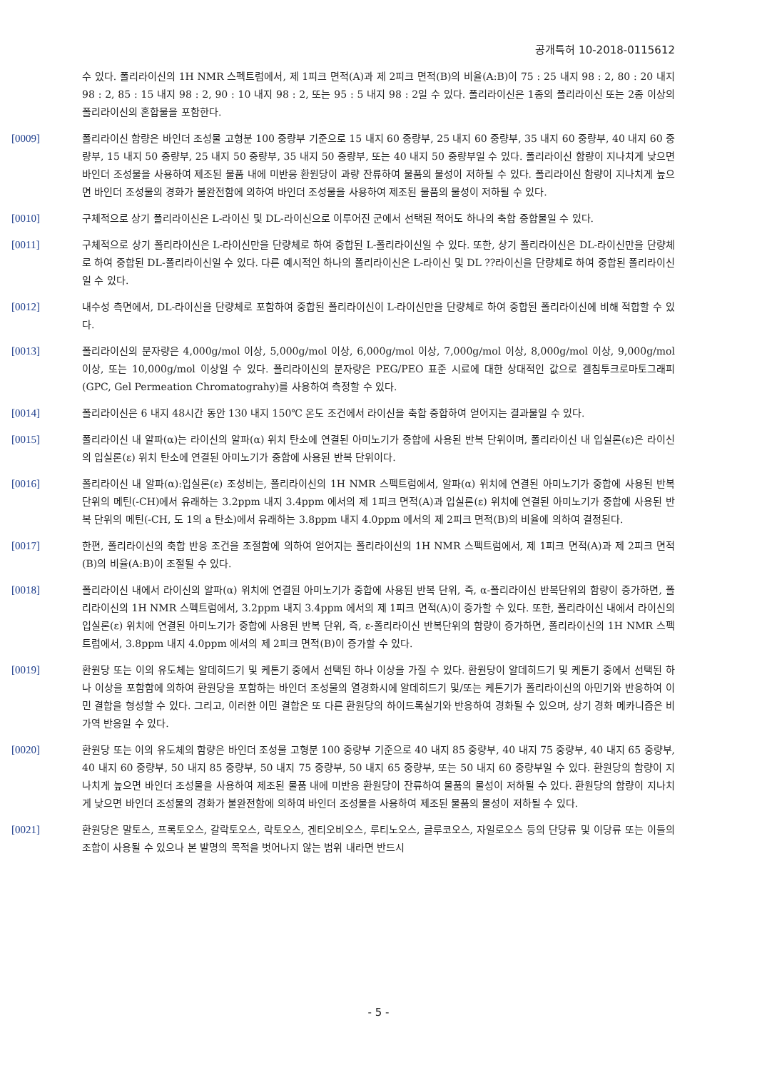공개특허 10-2018-0115612
수 있다. 폴리라이신의 1H NMR 스펙트럼에서, 제 1피크 면적(A)과 제 2피크 면적(B)의 비율(A:B)이 75 : 25 내지 98 : 2, 80 : 20 내지 98 : 2, 85 : 15 내지 98 : 2, 90 : 10 내지 98 : 2, 또는 95 : 5 내지 98 : 2일 수 있다. 폴리라이신은 1종의 폴리라이신 또는 2종 이상의 폴리라이신의 혼합물을 포함한다.
[0009] 폴리라이신 함량은 바인더 조성물 고형분 100 중량부 기준으로 15 내지 60 중량부, 25 내지 60 중량부, 35 내지 60 중량부, 40 내지 60 중량부, 15 내지 50 중량부, 25 내지 50 중량부, 35 내지 50 중량부, 또는 40 내지 50 중량부일 수 있다. 폴리라이신 함량이 지나치게 낮으면 바인더 조성물을 사용하여 제조된 물품 내에 미반응 환원당이 과량 잔류하여 물품의 물성이 저하될 수 있다. 폴리라이신 함량이 지나치게 높으면 바인더 조성물의 경화가 불완전함에 의하여 바인더 조성물을 사용하여 제조된 물품의 물성이 저하될 수 있다.
[0010] 구체적으로 상기 폴리라이신은 L-라이신 및 DL-라이신으로 이루어진 군에서 선택된 적어도 하나의 축합 중합물일 수 있다.
[0011] 구체적으로 상기 폴리라이신은 L-라이신만을 단량체로 하여 중합된 L-폴리라이신일 수 있다. 또한, 상기 폴리라이신은 DL-라이신만을 단량체로 하여 중합된 DL-폴리라이신일 수 있다. 다른 예시적인 하나의 폴리라이신은 L-라이신 및 DL ??라이신을 단량체로 하여 중합된 폴리라이신일 수 있다.
[0012] 내수성 측면에서, DL-라이신을 단량체로 포함하여 중합된 폴리라이신이 L-라이신만을 단량체로 하여 중합된 폴리라이신에 비해 적합할 수 있다.
[0013] 폴리라이신의 분자량은 4,000g/mol 이상, 5,000g/mol 이상, 6,000g/mol 이상, 7,000g/mol 이상, 8,000g/mol 이상, 9,000g/mol 이상, 또는 10,000g/mol 이상일 수 있다. 폴리라이신의 분자량은 PEG/PEO 표준 시료에 대한 상대적인 값으로 겔침투크로마토그래피(GPC, Gel Permeation Chromatograhy)를 사용하여 측정할 수 있다.
[0014] 폴리라이신은 6 내지 48시간 동안 130 내지 150℃ 온도 조건에서 라이신을 축합 중합하여 얻어지는 결과물일 수 있다.
[0015] 폴리라이신 내 알파(α)는 라이신의 알파(α) 위치 탄소에 연결된 아미노기가 중합에 사용된 반복 단위이며, 폴리라이신 내 입실론(ε)은 라이신의 입실론(ε) 위치 탄소에 연결된 아미노기가 중합에 사용된 반복 단위이다.
[0016] 폴리라이신 내 알파(α):입실론(ε) 조성비는, 폴리라이신의 1H NMR 스펙트럼에서, 알파(α) 위치에 연결된 아미노기가 중합에 사용된 반복 단위의 메틴(-CH)에서 유래하는 3.2ppm 내지 3.4ppm 에서의 제 1피크 면적(A)과 입실론(ε) 위치에 연결된 아미노기가 중합에 사용된 반복 단위의 메틴(-CH, 도 1의 a 탄소)에서 유래하는 3.8ppm 내지 4.0ppm 에서의 제 2피크 면적(B)의 비율에 의하여 결정된다.
[0017] 한편, 폴리라이신의 축합 반응 조건을 조절함에 의하여 얻어지는 폴리라이신의 1H NMR 스펙트럼에서, 제 1피크 면적(A)과 제 2피크 면적(B)의 비율(A:B)이 조절될 수 있다.
[0018] 폴리라이신 내에서 라이신의 알파(α) 위치에 연결된 아미노기가 중합에 사용된 반복 단위, 즉, α-폴리라이신 반복단위의 함량이 증가하면, 폴리라이신의 1H NMR 스펙트럼에서, 3.2ppm 내지 3.4ppm 에서의 제 1피크 면적(A)이 증가할 수 있다. 또한, 폴리라이신 내에서 라이신의 입실론(ε) 위치에 연결된 아미노기가 중합에 사용된 반복 단위, 즉, ε-폴리라이신 반복단위의 함량이 증가하면, 폴리라이신의 1H NMR 스펙트럼에서, 3.8ppm 내지 4.0ppm 에서의 제 2피크 면적(B)이 증가할 수 있다.
[0019] 환원당 또는 이의 유도체는 알데히드기 및 케톤기 중에서 선택된 하나 이상을 가질 수 있다. 환원당이 알데히드기 및 케톤기 중에서 선택된 하나 이상을 포함함에 의하여 환원당을 포함하는 바인더 조성물의 열경화시에 알데히드기 및/또는 케톤기가 폴리라이신의 아민기와 반응하여 이민 결합을 형성할 수 있다. 그리고, 이러한 이민 결합은 또 다른 환원당의 하이드록실기와 반응하여 경화될 수 있으며, 상기 경화 메카니즘은 비가역 반응일 수 있다.
[0020] 환원당 또는 이의 유도체의 함량은 바인더 조성물 고형분 100 중량부 기준으로 40 내지 85 중량부, 40 내지 75 중량부, 40 내지 65 중량부, 40 내지 60 중량부, 50 내지 85 중량부, 50 내지 75 중량부, 50 내지 65 중량부, 또는 50 내지 60 중량부일 수 있다. 환원당의 함량이 지나치게 높으면 바인더 조성물을 사용하여 제조된 물품 내에 미반응 환원당이 잔류하여 물품의 물성이 저하될 수 있다. 환원당의 함량이 지나치게 낮으면 바인더 조성물의 경화가 불완전함에 의하여 바인더 조성물을 사용하여 제조된 물품의 물성이 저하될 수 있다.
[0021] 환원당은 말토스, 프록토오스, 갈락토오스, 락토오스, 겐티오비오스, 루티노오스, 글루코오스, 자일로오스 등의 단당류 및 이당류 또는 이들의 조합이 사용될 수 있으나 본 발명의 목적을 벗어나지 않는 범위 내라면 반드시
- 5 -